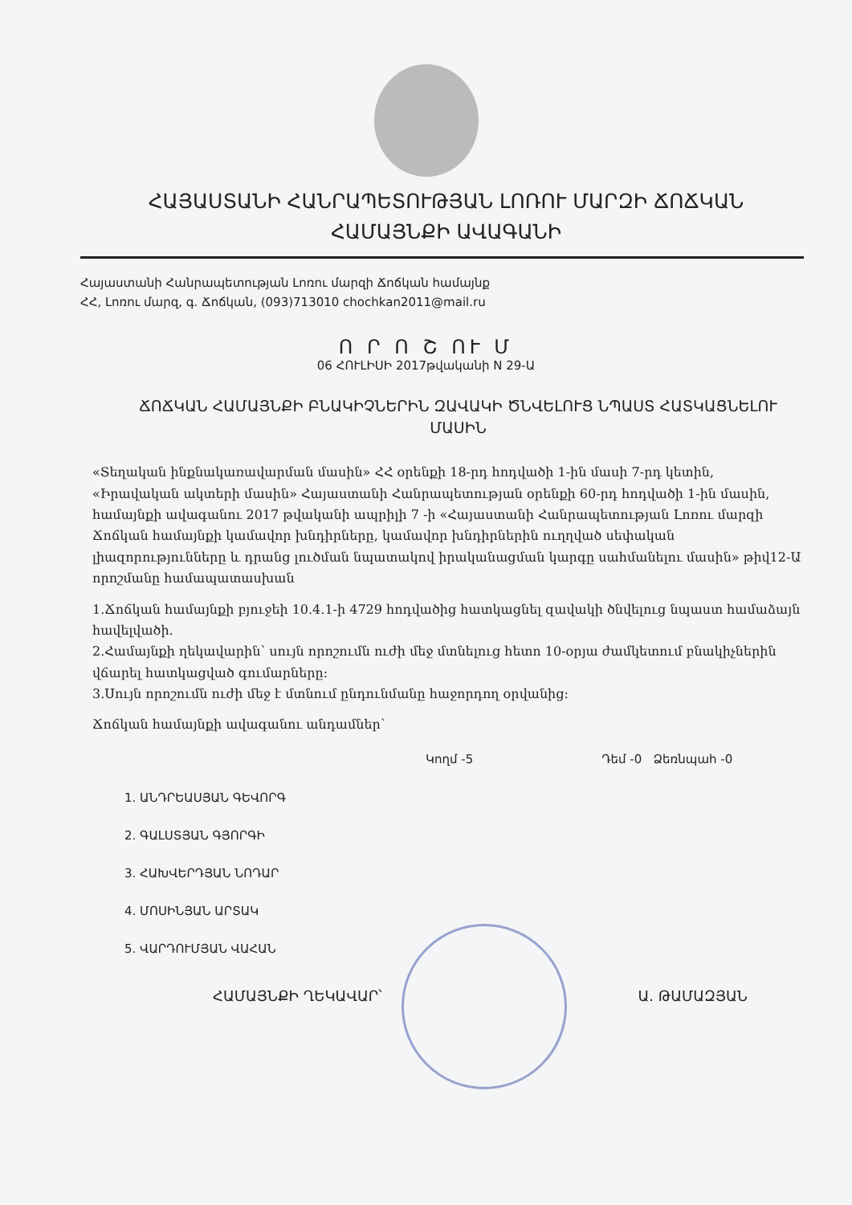ՀԱՅԱՍՏԱՆԻ ՀԱՆՐԱՊԵՏՈՒԹՅԱՆ ԼՈՌՈՒ ՄԱՐԶԻ ՃՈՃԿԱՆ ՀԱՄԱՅՆՔԻ ԱՎԱԳԱՆԻ
Հայաստանի Հանրապետության Լոռու մարզի Ճոճկան համայնք
ՀՀ, Լոռու մարզ, գ. Ճոճկան, (093)713010 chochkan2011@mail.ru
Ո Ր Ո Շ ՈՒ Մ
06 ՀՈՒԼԻՍԻ 2017թվականի N 29-Ա
ՃՈՃԿԱՆ ՀԱՄԱՅՆՔԻ ԲՆԱԿԻՉՆԵՐԻՆ ԶԱՎԱԿԻ ԾՆՎԵԼՈՒՑ ՆՊԱՍՏ ՀԱՏԿԱՑՆԵԼՈՒ ՄԱՍԻՆ
«Տեղական ինքնակառավարման մասին» ՀՀ օրենքի 18-րդ հոդվածի 1-ին մասի 7-րդ կետին, «Իրավական ակտերի մասին» Հայաստանի Հանրապետության օրենքի 60-րդ հոդվածի 1-ին մասին, համայնքի ավագանու 2017 թվականի ապրիլի 7 -ի «Հայաստանի Հանրապետության Լոռու մարզի Ճոճկան համայնքի կամավոր խնդիրները, կամավոր խնդիրներին ուղղված սեփական լիազորությունները և դրանց լուծման նպատակով իրականացման կարգը սահմանելու մասին» թիվ12-Ա որոշմանը համապատասխան
1.Ճոճկան համայնքի բյուջեի 10.4.1-ի 4729 հոդվածից հատկացնել զավակի ծնվելուց նպաստ համաձայն հավելվածի.
2.Համայնքի ղեկավարին՝ սույն որոշումն ուժի մեջ մտնելուց հետո 10-օրյա ժամկետում բնակիչներին վճարել հատկացված գումարները:
3.Սույն որոշումն ուժի մեջ է մտնում ընդունմանը հաջորդող օրվանից:
Ճոճկան համայնքի ավագանու անդամներ՝
Կողմ -5 Դեմ -0 Ձեռնպահ -0
1. ԱՆԴՐԵԱՍՅԱՆ ԳԵՎՈՐԳ
2. ԳԱԼՍՏՅԱՆ ԳՅՈՐԳԻ
3. ՀԱԽՎԵՐԴՅԱՆ ՆՈԴԱՐ
4. ՄՈՍԻՆՅԱՆ ԱՐՏԱԿ
5. ՎԱՐԴՈՒՄՅԱՆ ՎԱՀԱՆ
ՀԱՄԱՅՆՔԻ ՂԵԿԱՎԱՐ՝ Ա. ԹԱՄԱԶՅԱՆ